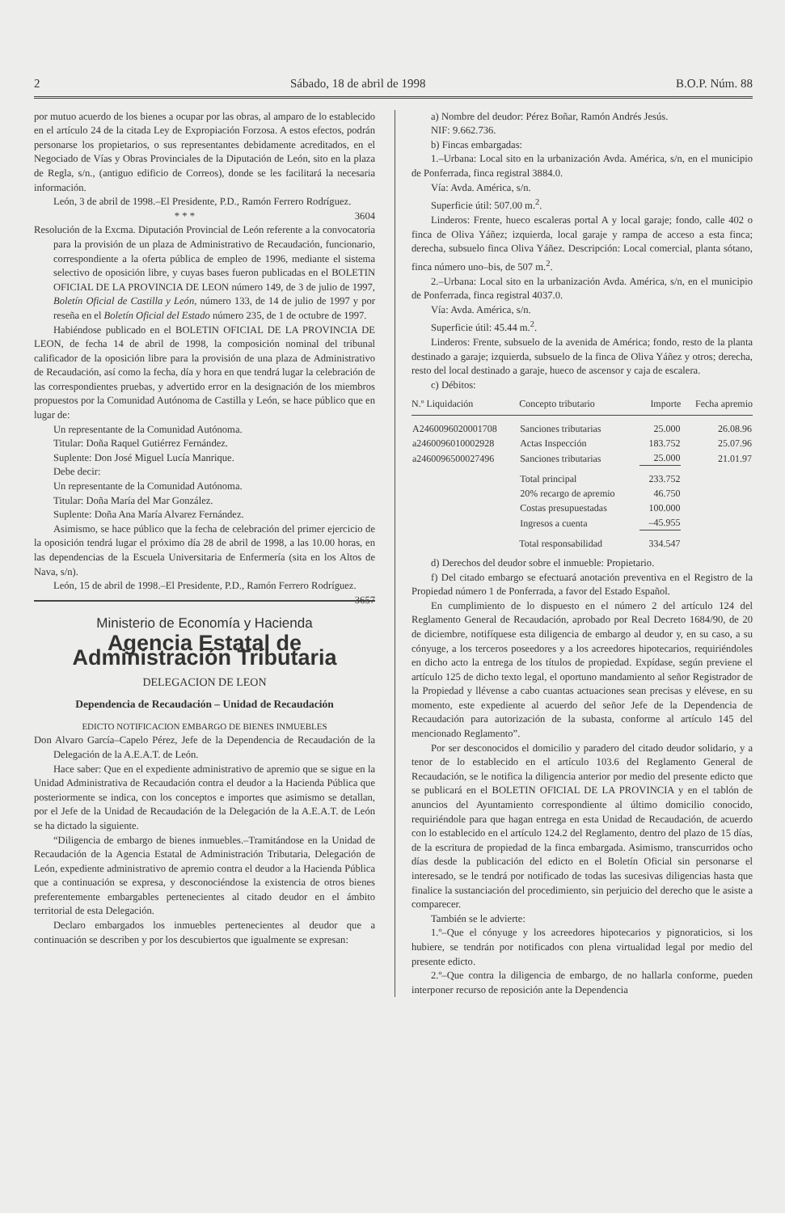2 Sábado, 18 de abril de 1998 B.O.P. Núm. 88
por mutuo acuerdo de los bienes a ocupar por las obras, al amparo de lo establecido en el artículo 24 de la citada Ley de Expropiación Forzosa. A estos efectos, podrán personarse los propietarios, o sus representantes debidamente acreditados, en el Negociado de Vías y Obras Provinciales de la Diputación de León, sito en la plaza de Regla, s/n., (antiguo edificio de Correos), donde se les facilitará la necesaria información.
León, 3 de abril de 1998.–El Presidente, P.D., Ramón Ferrero Rodríguez. 3604
* * *
Resolución de la Excma. Diputación Provincial de León referente a la convocatoria para la provisión de un plaza de Administrativo de Recaudación, funcionario, correspondiente a la oferta pública de empleo de 1996, mediante el sistema selectivo de oposición libre, y cuyas bases fueron publicadas en el BOLETIN OFICIAL DE LA PROVINCIA DE LEON número 149, de 3 de julio de 1997, Boletín Oficial de Castilla y León, número 133, de 14 de julio de 1997 y por reseña en el Boletín Oficial del Estado número 235, de 1 de octubre de 1997.
Habiéndose publicado en el BOLETIN OFICIAL DE LA PROVINCIA DE LEON, de fecha 14 de abril de 1998, la composición nominal del tribunal calificador de la oposición libre para la provisión de una plaza de Administrativo de Recaudación, así como la fecha, día y hora en que tendrá lugar la celebración de las correspondientes pruebas, y advertido error en la designación de los miembros propuestos por la Comunidad Autónoma de Castilla y León, se hace público que en lugar de:
Un representante de la Comunidad Autónoma.
Titular: Doña Raquel Gutiérrez Fernández.
Suplente: Don José Miguel Lucía Manrique.
Debe decir:
Un representante de la Comunidad Autónoma.
Titular: Doña María del Mar González.
Suplente: Doña Ana María Alvarez Fernández.
Asimismo, se hace público que la fecha de celebración del primer ejercicio de la oposición tendrá lugar el próximo día 28 de abril de 1998, a las 10.00 horas, en las dependencias de la Escuela Universitaria de Enfermería (sita en los Altos de Nava, s/n).
León, 15 de abril de 1998.–El Presidente, P.D., Ramón Ferrero Rodríguez. 3657
Ministerio de Economía y Hacienda
Agencia Estatal de Administración Tributaria
DELEGACION DE LEON
Dependencia de Recaudación – Unidad de Recaudación
EDICTO NOTIFICACION EMBARGO DE BIENES INMUEBLES
Don Alvaro García–Capelo Pérez, Jefe de la Dependencia de Recaudación de la Delegación de la A.E.A.T. de León.
Hace saber: Que en el expediente administrativo de apremio que se sigue en la Unidad Administrativa de Recaudación contra el deudor a la Hacienda Pública que posteriormente se indica, con los conceptos e importes que asimismo se detallan, por el Jefe de la Unidad de Recaudación de la Delegación de la A.E.A.T. de León se ha dictado la siguiente.
“Diligencia de embargo de bienes inmuebles.–Tramitándose en la Unidad de Recaudación de la Agencia Estatal de Administración Tributaria, Delegación de León, expediente administrativo de apremio contra el deudor a la Hacienda Pública que a continuación se expresa, y desconociéndose la existencia de otros bienes preferentemente embargables pertenecientes al citado deudor en el ámbito territorial de esta Delegación.
Declaro embargados los inmuebles pertenecientes al deudor que a continuación se describen y por los descubiertos que igualmente se expresan:
a) Nombre del deudor: Pérez Boñar, Ramón Andrés Jesús.
NIF: 9.662.736.
b) Fincas embargadas:
1.–Urbana: Local sito en la urbanización Avda. América, s/n, en el municipio de Ponferrada, finca registral 3884.0.
Vía: Avda. América, s/n.
Superficie útil: 507.00 m.<sup>2</sup>.
Linderos: Frente, hueco escaleras portal A y local garaje; fondo, calle 402 o finca de Oliva Yáñez; izquierda, local garaje y rampa de acceso a esta finca; derecha, subsuelo finca Oliva Yáñez. Descripción: Local comercial, planta sótano, finca número uno–bis, de 507 m.<sup>2</sup>.
2.–Urbana: Local sito en la urbanización Avda. América, s/n, en el municipio de Ponferrada, finca registral 4037.0.
Vía: Avda. América, s/n.
Superficie útil: 45.44 m.<sup>2</sup>.
Linderos: Frente, subsuelo de la avenida de América; fondo, resto de la planta destinado a garaje; izquierda, subsuelo de la finca de Oliva Yáñez y otros; derecha, resto del local destinado a garaje, hueco de ascensor y caja de escalera.
c) Débitos:
| N.º Liquidación | Concepto tributario | Importe | Fecha apremio |
| --- | --- | --- | --- |
| A2460096020001708 | Sanciones tributarias | 25.000 | 26.08.96 |
| a2460096010002928 | Actas Inspección | 183.752 | 25.07.96 |
| a2460096500027496 | Sanciones tributarias | 25.000 | 21.01.97 |
| | Total principal | 233.752 | |
| | 20% recargo de apremio | 46.750 | |
| | Costas presupuestadas | 100.000 | |
| | Ingresos a cuenta | –45.955 | |
| | Total responsabilidad | 334.547 | |
d) Derechos del deudor sobre el inmueble: Propietario.
f) Del citado embargo se efectuará anotación preventiva en el Registro de la Propiedad número 1 de Ponferrada, a favor del Estado Español.
En cumplimiento de lo dispuesto en el número 2 del artículo 124 del Reglamento General de Recaudación, aprobado por Real Decreto 1684/90, de 20 de diciembre, notifíquese esta diligencia de embargo al deudor y, en su caso, a su cónyuge, a los terceros poseedores y a los acreedores hipotecarios, requiriéndoles en dicho acto la entrega de los títulos de propiedad. Expídase, según previene el artículo 125 de dicho texto legal, el oportuno mandamiento al señor Registrador de la Propiedad y llévense a cabo cuantas actuaciones sean precisas y elévese, en su momento, este expediente al acuerdo del señor Jefe de la Dependencia de Recaudación para autorización de la subasta, conforme al artículo 145 del mencionado Reglamento”.
Por ser desconocidos el domicilio y paradero del citado deudor solidario, y a tenor de lo establecido en el artículo 103.6 del Reglamento General de Recaudación, se le notifica la diligencia anterior por medio del presente edicto que se publicará en el BOLETIN OFICIAL DE LA PROVINCIA y en el tablón de anuncios del Ayuntamiento correspondiente al último domicilio conocido, requiriéndole para que hagan entrega en esta Unidad de Recaudación, de acuerdo con lo establecido en el artículo 124.2 del Reglamento, dentro del plazo de 15 días, de la escritura de propiedad de la finca embargada. Asimismo, transcurridos ocho días desde la publicación del edicto en el Boletín Oficial sin personarse el interesado, se le tendrá por notificado de todas las sucesivas diligencias hasta que finalice la sustanciación del procedimiento, sin perjuicio del derecho que le asiste a comparecer.
También se le advierte:
1.º–Que el cónyuge y los acreedores hipotecarios y pignoraticios, si los hubiere, se tendrán por notificados con plena virtualidad legal por medio del presente edicto.
2.º–Que contra la diligencia de embargo, de no hallarla conforme, pueden interponer recurso de reposición ante la Dependencia